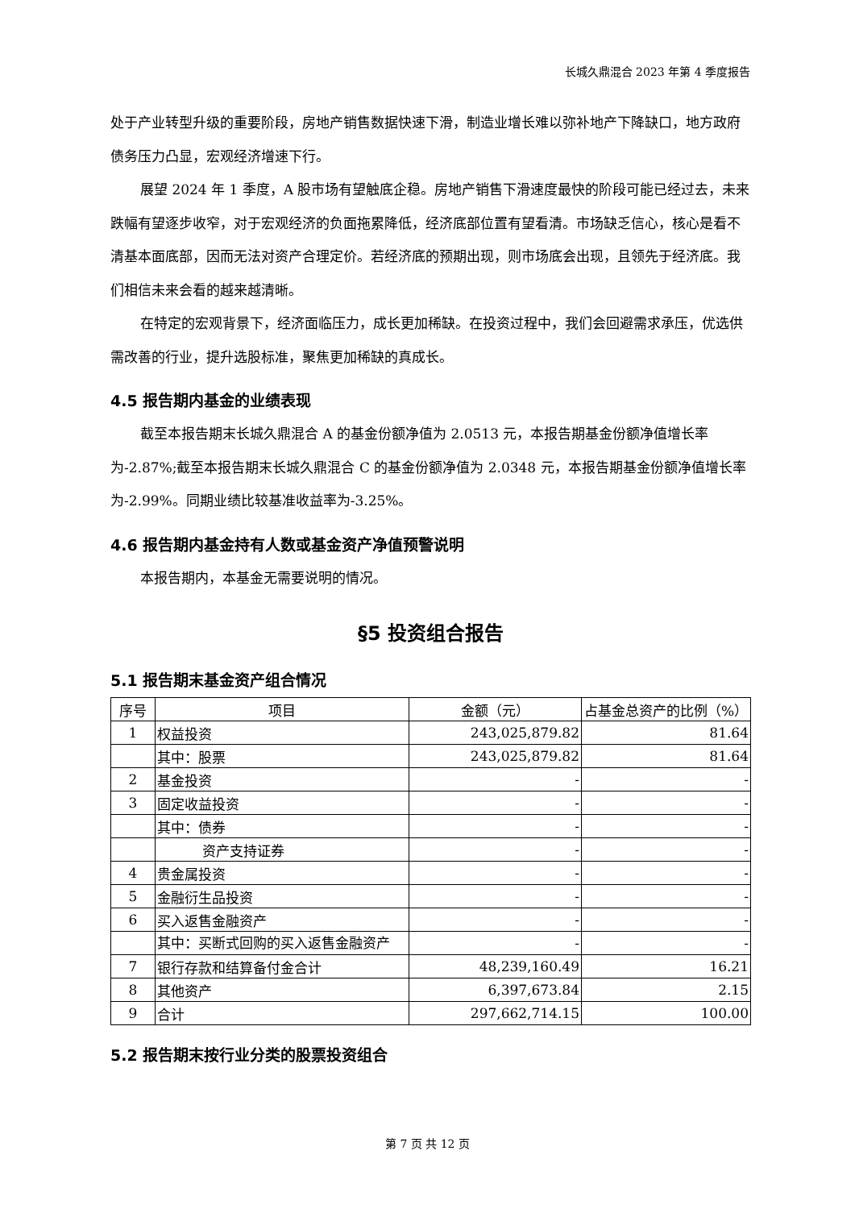长城久鼎混合 2023 年第 4 季度报告
处于产业转型升级的重要阶段，房地产销售数据快速下滑，制造业增长难以弥补地产下降缺口，地方政府债务压力凸显，宏观经济增速下行。
展望 2024 年 1 季度，A 股市场有望触底企稳。房地产销售下滑速度最快的阶段可能已经过去，未来跌幅有望逐步收窄，对于宏观经济的负面拖累降低，经济底部位置有望看清。市场缺乏信心，核心是看不清基本面底部，因而无法对资产合理定价。若经济底的预期出现，则市场底会出现，且领先于经济底。我们相信未来会看的越来越清晰。
在特定的宏观背景下，经济面临压力，成长更加稀缺。在投资过程中，我们会回避需求承压，优选供需改善的行业，提升选股标准，聚焦更加稀缺的真成长。
4.5 报告期内基金的业绩表现
截至本报告期末长城久鼎混合 A 的基金份额净值为 2.0513 元，本报告期基金份额净值增长率为-2.87%;截至本报告期末长城久鼎混合 C 的基金份额净值为 2.0348 元，本报告期基金份额净值增长率为-2.99%。同期业绩比较基准收益率为-3.25%。
4.6 报告期内基金持有人数或基金资产净值预警说明
本报告期内，本基金无需要说明的情况。
§5 投资组合报告
5.1 报告期末基金资产组合情况
| 序号 | 项目 | 金额（元） | 占基金总资产的比例（%） |
| --- | --- | --- | --- |
| 1 | 权益投资 | 243,025,879.82 | 81.64 |
| | 其中：股票 | 243,025,879.82 | 81.64 |
| 2 | 基金投资 | - | - |
| 3 | 固定收益投资 | - | - |
| | 其中：债券 | - | - |
| | 资产支持证券 | - | - |
| 4 | 贵金属投资 | - | - |
| 5 | 金融衍生品投资 | - | - |
| 6 | 买入返售金融资产 | - | - |
| | 其中：买断式回购的买入返售金融资产 | - | - |
| 7 | 银行存款和结算备付金合计 | 48,239,160.49 | 16.21 |
| 8 | 其他资产 | 6,397,673.84 | 2.15 |
| 9 | 合计 | 297,662,714.15 | 100.00 |
5.2 报告期末按行业分类的股票投资组合
第 7 页 共 12 页